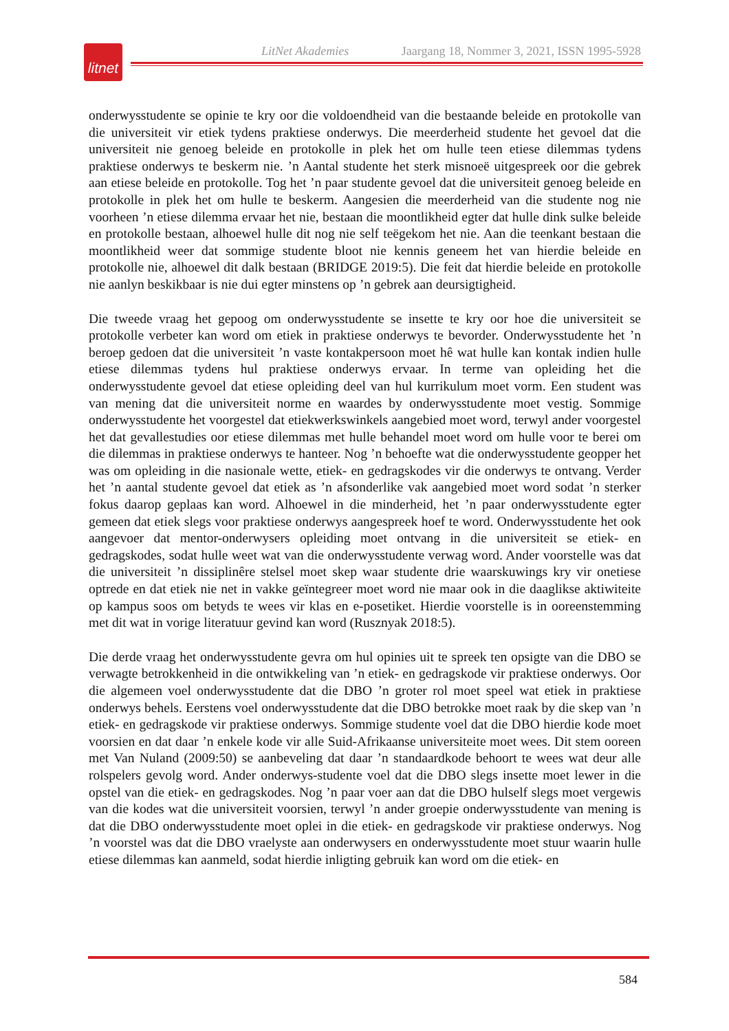LitNet Akademies Jaargang 18, Nommer 3, 2021, ISSN 1995-5928
litnet
onderwysstudente se opinie te kry oor die voldoendheid van die bestaande beleide en protokolle van die universiteit vir etiek tydens praktiese onderwys. Die meerderheid studente het gevoel dat die universiteit nie genoeg beleide en protokolle in plek het om hulle teen etiese dilemmas tydens praktiese onderwys te beskerm nie. ’n Aantal studente het sterk misnoeë uitgespreek oor die gebrek aan etiese beleide en protokolle. Tog het ’n paar studente gevoel dat die universiteit genoeg beleide en protokolle in plek het om hulle te beskerm. Aangesien die meerderheid van die studente nog nie voorheen ’n etiese dilemma ervaar het nie, bestaan die moontlikheid egter dat hulle dink sulke beleide en protokolle bestaan, alhoewel hulle dit nog nie self teëgekom het nie. Aan die teenkant bestaan die moontlikheid weer dat sommige studente bloot nie kennis geneem het van hierdie beleide en protokolle nie, alhoewel dit dalk bestaan (BRIDGE 2019:5). Die feit dat hierdie beleide en protokolle nie aanlyn beskikbaar is nie dui egter minstens op ’n gebrek aan deursigtigheid.
Die tweede vraag het gepoog om onderwysstudente se insette te kry oor hoe die universiteit se protokolle verbeter kan word om etiek in praktiese onderwys te bevorder. Onderwysstudente het ’n beroep gedoen dat die universiteit ’n vaste kontakpersoon moet hê wat hulle kan kontak indien hulle etiese dilemmas tydens hul praktiese onderwys ervaar. In terme van opleiding het die onderwysstudente gevoel dat etiese opleiding deel van hul kurrikulum moet vorm. Een student was van mening dat die universiteit norme en waardes by onderwysstudente moet vestig. Sommige onderwysstudente het voorgestel dat etiekwerkswinkels aangebied moet word, terwyl ander voorgestel het dat gevallestudies oor etiese dilemmas met hulle behandel moet word om hulle voor te berei om die dilemmas in praktiese onderwys te hanteer. Nog ’n behoefte wat die onderwysstudente geopper het was om opleiding in die nasionale wette, etiek- en gedragskodes vir die onderwys te ontvang. Verder het ’n aantal studente gevoel dat etiek as ’n afsonderlike vak aangebied moet word sodat ’n sterker fokus daarop geplaas kan word. Alhoewel in die minderheid, het ’n paar onderwysstudente egter gemeen dat etiek slegs voor praktiese onderwys aangespreek hoef te word. Onderwysstudente het ook aangevoer dat mentor-onderwysers opleiding moet ontvang in die universiteit se etiek- en gedragskodes, sodat hulle weet wat van die onderwysstudente verwag word. Ander voorstelle was dat die universiteit ’n dissiplinêre stelsel moet skep waar studente drie waarskuwings kry vir onetiese optrede en dat etiek nie net in vakke geïntegreer moet word nie maar ook in die daaglikse aktiwiteite op kampus soos om betyds te wees vir klas en e-posetiket. Hierdie voorstelle is in ooreenstemming met dit wat in vorige literatuur gevind kan word (Rusznyak 2018:5).
Die derde vraag het onderwysstudente gevra om hul opinies uit te spreek ten opsigte van die DBO se verwagte betrokkenheid in die ontwikkeling van ’n etiek- en gedragskode vir praktiese onderwys. Oor die algemeen voel onderwysstudente dat die DBO ’n groter rol moet speel wat etiek in praktiese onderwys behels. Eerstens voel onderwysstudente dat die DBO betrokke moet raak by die skep van ’n etiek- en gedragskode vir praktiese onderwys. Sommige studente voel dat die DBO hierdie kode moet voorsien en dat daar ’n enkele kode vir alle Suid-Afrikaanse universiteite moet wees. Dit stem ooreen met Van Nuland (2009:50) se aanbeveling dat daar ’n standaardkode behoort te wees wat deur alle rolspelers gevolg word. Ander onderwys-studente voel dat die DBO slegs insette moet lewer in die opstel van die etiek- en gedragskodes. Nog ’n paar voer aan dat die DBO hulself slegs moet vergewis van die kodes wat die universiteit voorsien, terwyl ’n ander groepie onderwysstudente van mening is dat die DBO onderwysstudente moet oplei in die etiek- en gedragskode vir praktiese onderwys. Nog ’n voorstel was dat die DBO vraelyste aan onderwysers en onderwysstudente moet stuur waarin hulle etiese dilemmas kan aanmeld, sodat hierdie inligting gebruik kan word om die etiek- en
584